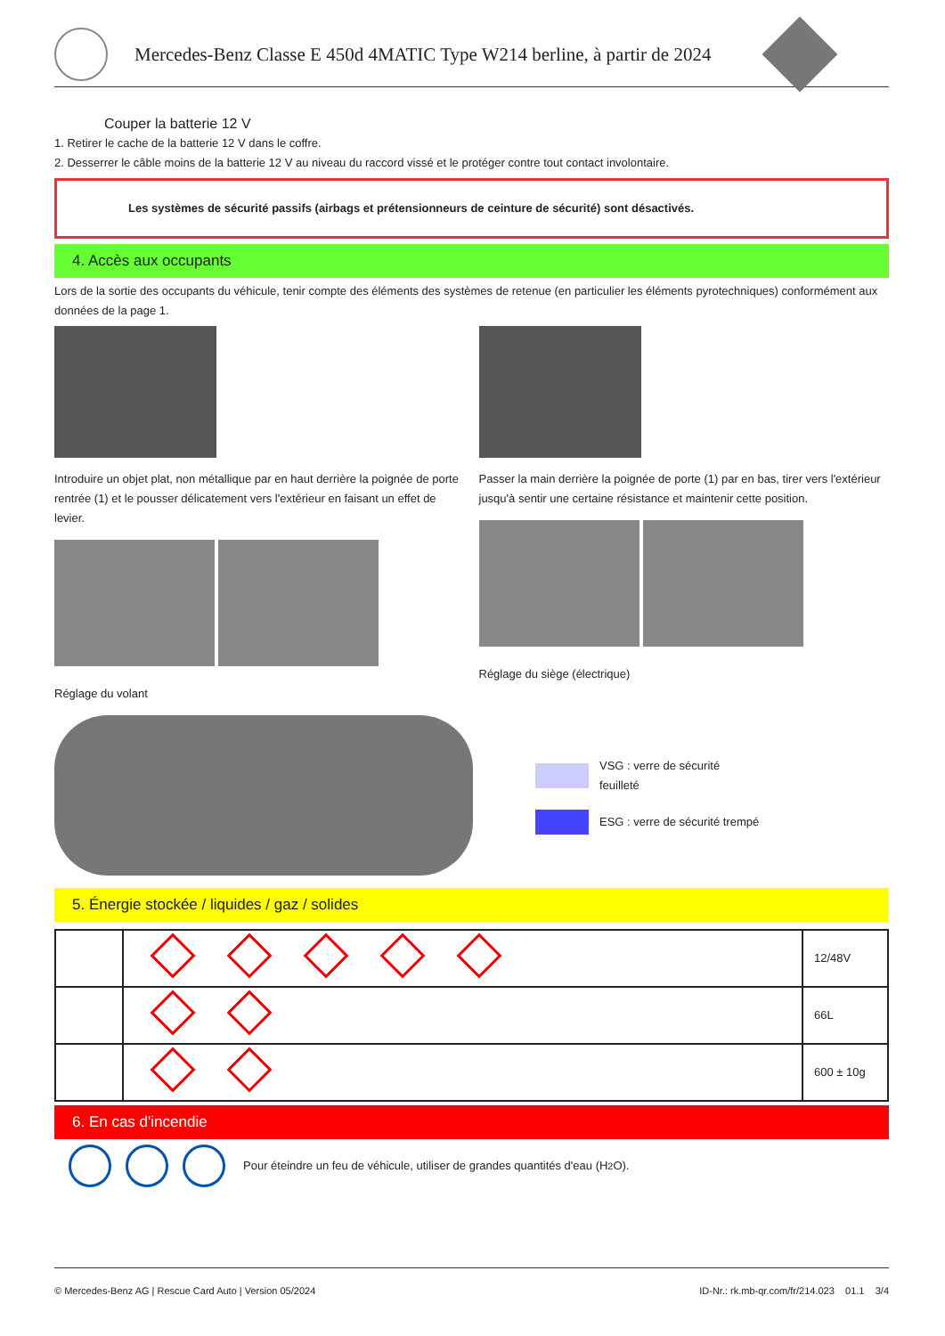Mercedes-Benz Classe E 450d 4MATIC Type W214 berline, à partir de 2024
Couper la batterie 12 V
1. Retirer le cache de la batterie 12 V dans le coffre.
2. Desserrer le câble moins de la batterie 12 V au niveau du raccord vissé et le protéger contre tout contact involontaire.
Les systèmes de sécurité passifs (airbags et prétensionneurs de ceinture de sécurité) sont désactivés.
4. Accès aux occupants
Lors de la sortie des occupants du véhicule, tenir compte des éléments des systèmes de retenue (en particulier les éléments pyrotechniques) conformément aux données de la page 1.
Introduire un objet plat, non métallique par en haut derrière la poignée de porte rentrée (1) et le pousser délicatement vers l'extérieur en faisant un effet de levier.
Réglage du volant
Passer la main derrière la poignée de porte (1) par en bas, tirer vers l'extérieur jusqu'à sentir une certaine résistance et maintenir cette position.
Réglage du siège (électrique)
VSG : verre de sécurité
feuilleté
ESG : verre de sécurité trempé
5. Énergie stockée / liquides / gaz / solides
| | | 12/48V |
| | | 66L |
| | | 600 ± 10g |
6. En cas d'incendie
Pour éteindre un feu de véhicule, utiliser de grandes quantités d'eau (H<sub>2</sub>O).
© Mercedes-Benz AG | Rescue Card Auto | Version 05/2024 ID-Nr.: rk.mb-qr.com/fr/214.023 01.1 3/4